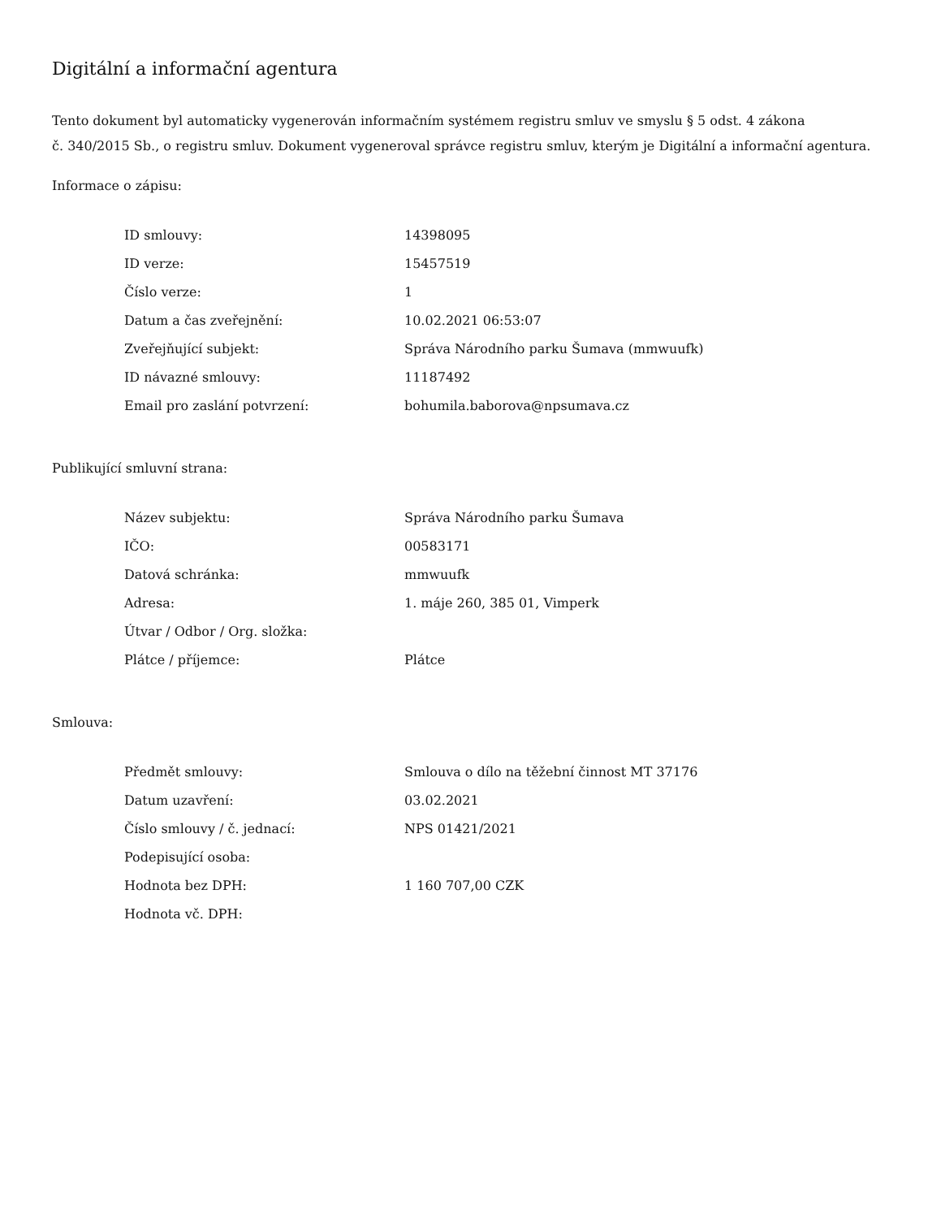Digitální a informační agentura
Tento dokument byl automaticky vygenerován informačním systémem registru smluv ve smyslu § 5 odst. 4 zákona
č. 340/2015 Sb., o registru smluv. Dokument vygeneroval správce registru smluv, kterým je Digitální a informační agentura.
Informace o zápisu:
| ID smlouvy: | 14398095 |
| ID verze: | 15457519 |
| Číslo verze: | 1 |
| Datum a čas zveřejnění: | 10.02.2021 06:53:07 |
| Zveřejňující subjekt: | Správa Národního parku Šumava (mmwuufk) |
| ID návazné smlouvy: | 11187492 |
| Email pro zaslání potvrzení: | bohumila.baborova@npsumava.cz |
Publikující smluvní strana:
| Název subjektu: | Správa Národního parku Šumava |
| IČO: | 00583171 |
| Datová schránka: | mmwuufk |
| Adresa: | 1. máje 260, 385 01, Vimperk |
| Útvar / Odbor / Org. složka: | |
| Plátce / příjemce: | Plátce |
Smlouva:
| Předmět smlouvy: | Smlouva o dílo na těžební činnost MT 37176 |
| Datum uzavření: | 03.02.2021 |
| Číslo smlouvy / č. jednací: | NPS 01421/2021 |
| Podepisující osoba: | |
| Hodnota bez DPH: | 1 160 707,00 CZK |
| Hodnota vč. DPH: | |